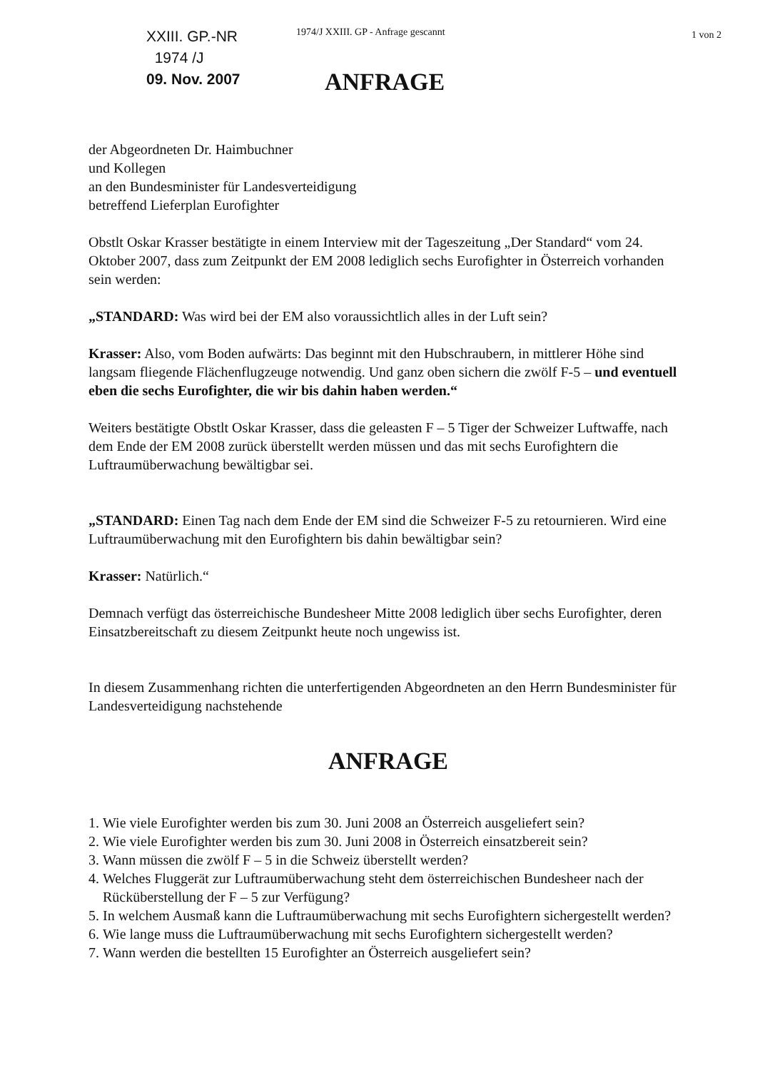XXIII. GP.-NR
1974 /J
09. Nov. 2007
1974/J XXIII. GP - Anfrage gescannt
ANFRAGE
1 von 2
der Abgeordneten Dr. Haimbuchner
und Kollegen
an den Bundesminister für Landesverteidigung
betreffend Lieferplan Eurofighter
Obstlt Oskar Krasser bestätigte in einem Interview mit der Tageszeitung „Der Standard“ vom 24. Oktober 2007, dass zum Zeitpunkt der EM 2008 lediglich sechs Eurofighter in Österreich vorhanden sein werden:
„STANDARD: Was wird bei der EM also voraussichtlich alles in der Luft sein?
Krasser: Also, vom Boden aufwärts: Das beginnt mit den Hubschraubern, in mittlerer Höhe sind langsam fliegende Flächenflugzeuge notwendig. Und ganz oben sichern die zwölf F-5 – und eventuell eben die sechs Eurofighter, die wir bis dahin haben werden.“
Weiters bestätigte Obstlt Oskar Krasser, dass die geleasten F – 5 Tiger der Schweizer Luftwaffe, nach dem Ende der EM 2008 zurück überstellt werden müssen und das mit sechs Eurofightern die Luftraumüberwachung bewältigbar sei.
„STANDARD: Einen Tag nach dem Ende der EM sind die Schweizer F-5 zu retournieren. Wird eine Luftraumüberwachung mit den Eurofightern bis dahin bewältigbar sein?
Krasser: Natürlich.“
Demnach verfügt das österreichische Bundesheer Mitte 2008 lediglich über sechs Eurofighter, deren Einsatzbereitschaft zu diesem Zeitpunkt heute noch ungewiss ist.
In diesem Zusammenhang richten die unterfertigenden Abgeordneten an den Herrn Bundesminister für Landesverteidigung nachstehende
ANFRAGE
1. Wie viele Eurofighter werden bis zum 30. Juni 2008 an Österreich ausgeliefert sein?
2. Wie viele Eurofighter werden bis zum 30. Juni 2008 in Österreich einsatzbereit sein?
3. Wann müssen die zwölf F – 5 in die Schweiz überstellt werden?
4. Welches Fluggerät zur Luftraumüberwachung steht dem österreichischen Bundesheer nach der Rücküberstellung der F – 5 zur Verfügung?
5. In welchem Ausmaß kann die Luftraumüberwachung mit sechs Eurofightern sichergestellt werden?
6. Wie lange muss die Luftraumüberwachung mit sechs Eurofightern sichergestellt werden?
7. Wann werden die bestellten 15 Eurofighter an Österreich ausgeliefert sein?